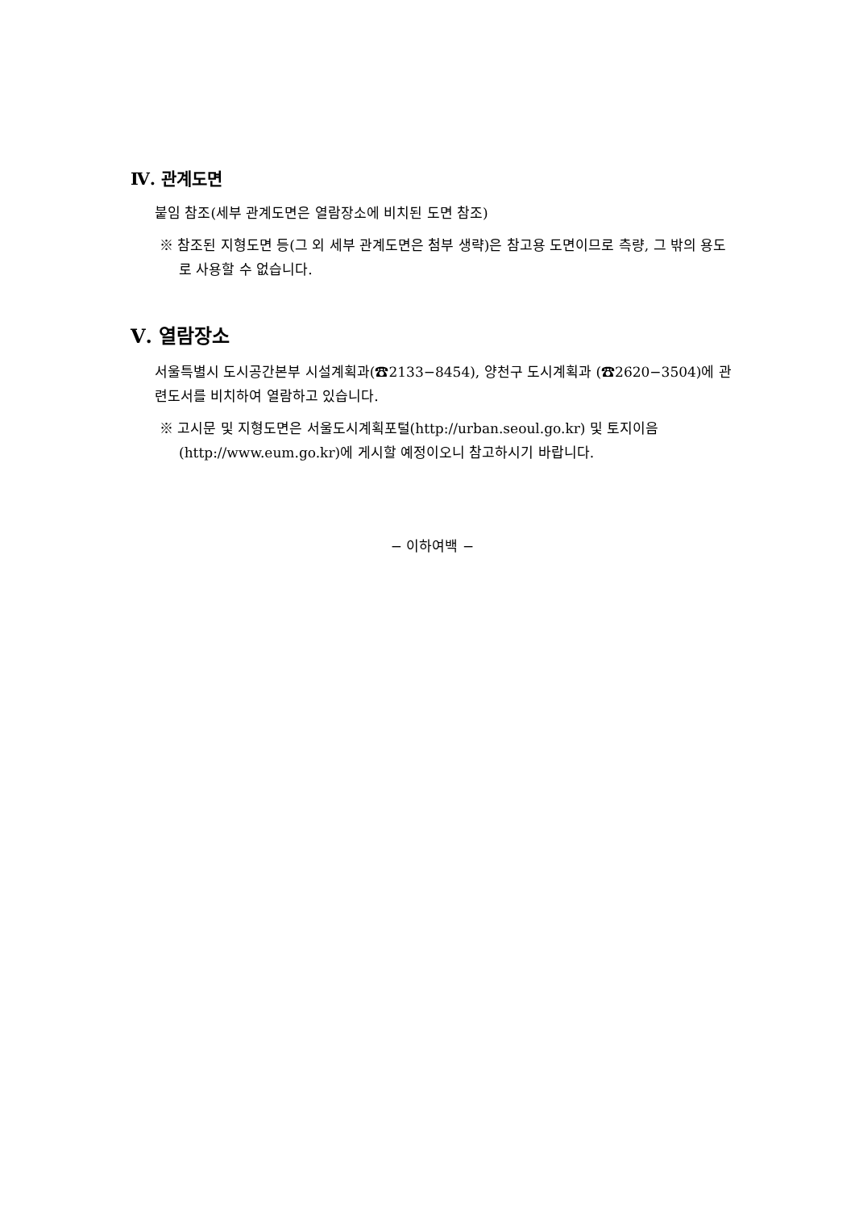Ⅳ. 관계도면
붙임 참조(세부 관계도면은 열람장소에 비치된 도면 참조)
※ 참조된 지형도면 등(그 외 세부 관계도면은 첨부 생략)은 참고용 도면이므로 측량, 그 밖의 용도로 사용할 수 없습니다.
Ⅴ. 열람장소
서울특별시 도시공간본부 시설계획과(☎2133−8454), 양천구 도시계획과 (☎2620−3504)에 관련도서를 비치하여 열람하고 있습니다.
※ 고시문 및 지형도면은 서울도시계획포털(http://urban.seoul.go.kr) 및 토지이음 (http://www.eum.go.kr)에 게시할 예정이오니 참고하시기 바랍니다.
− 이하여백 −